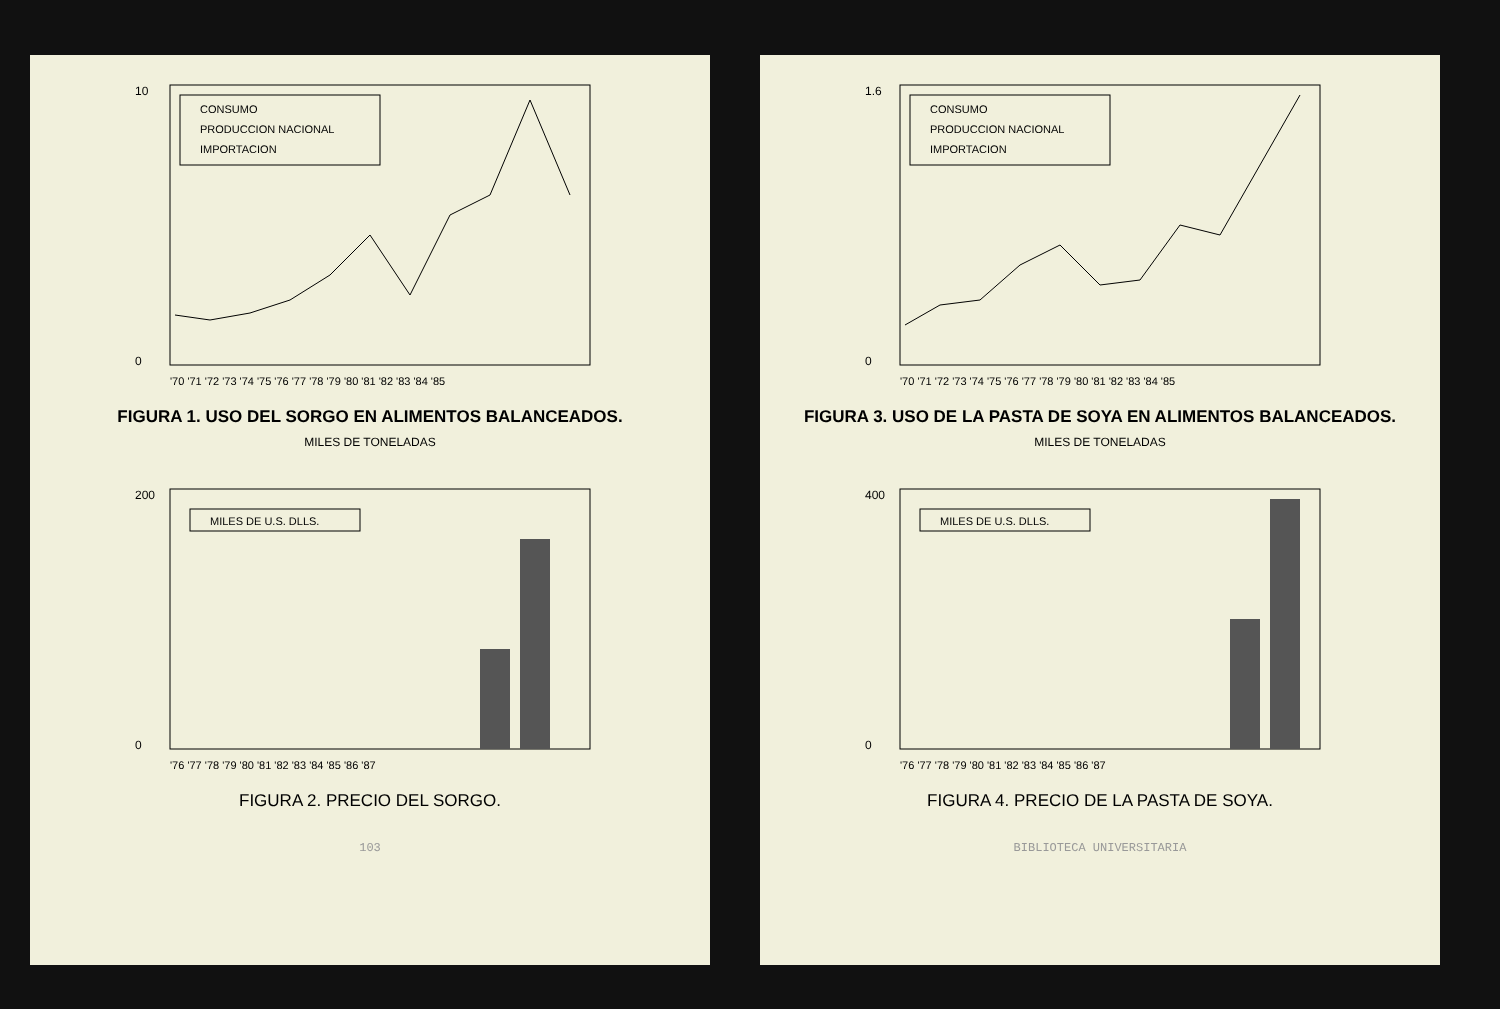10
0
CONSUMO
PRODUCCION NACIONAL
IMPORTACION
'70 '71 '72 '73 '74 '75 '76 '77 '78 '79 '80 '81 '82 '83 '84 '85
FIGURA 1. USO DEL SORGO EN ALIMENTOS BALANCEADOS.
MILES DE TONELADAS
MILES DE U.S. DLLS.
200
0
'76 '77 '78 '79 '80 '81 '82 '83 '84 '85 '86 '87
FIGURA 2. PRECIO DEL SORGO.
103
1.6
0
CONSUMO
PRODUCCION NACIONAL
IMPORTACION
'70 '71 '72 '73 '74 '75 '76 '77 '78 '79 '80 '81 '82 '83 '84 '85
FIGURA 3. USO DE LA PASTA DE SOYA EN ALIMENTOS BALANCEADOS.
MILES DE TONELADAS
MILES DE U.S. DLLS.
400
0
'76 '77 '78 '79 '80 '81 '82 '83 '84 '85 '86 '87
FIGURA 4. PRECIO DE LA PASTA DE SOYA.
BIBLIOTECA UNIVERSITARIA